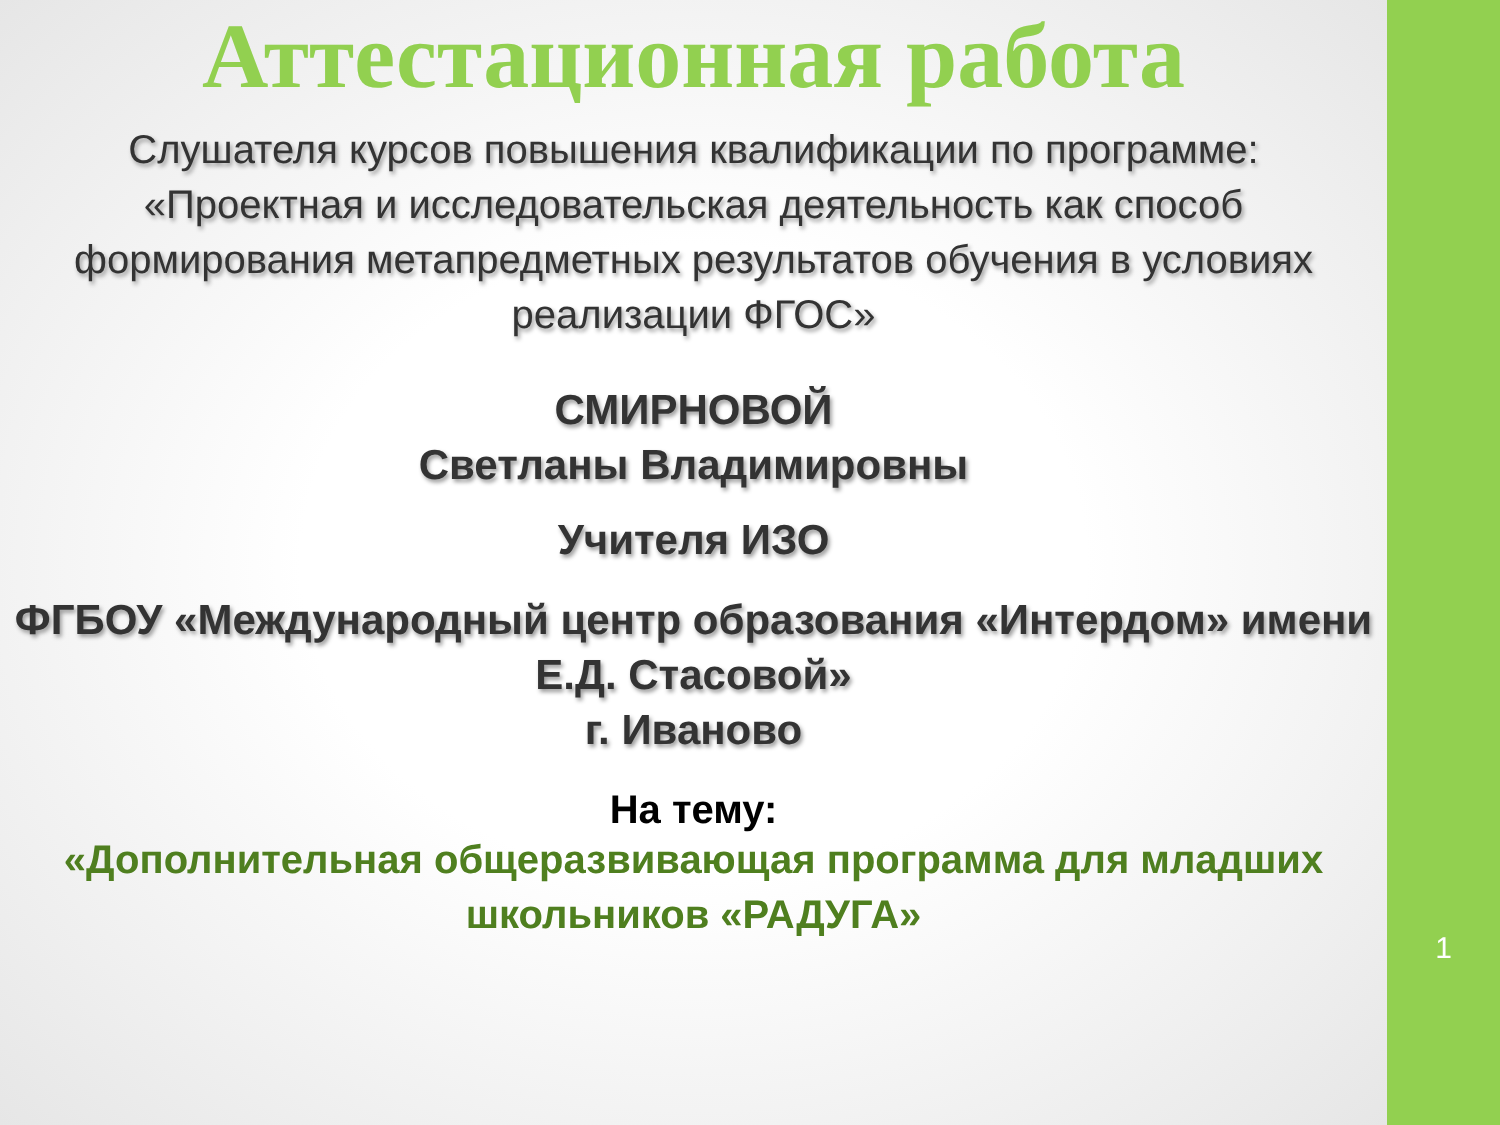Аттестационная работа
Слушателя курсов повышения квалификации по программе:
«Проектная и исследовательская деятельность как способ формирования метапредметных результатов обучения в условиях реализации ФГОС»
СМИРНОВОЙ
Светланы Владимировны
Учителя ИЗО
ФГБОУ «Международный центр образования «Интердом» имени Е.Д. Стасовой»
г. Иваново
На тему:
«Дополнительная общеразвивающая программа для младших школьников «РАДУГА»
1